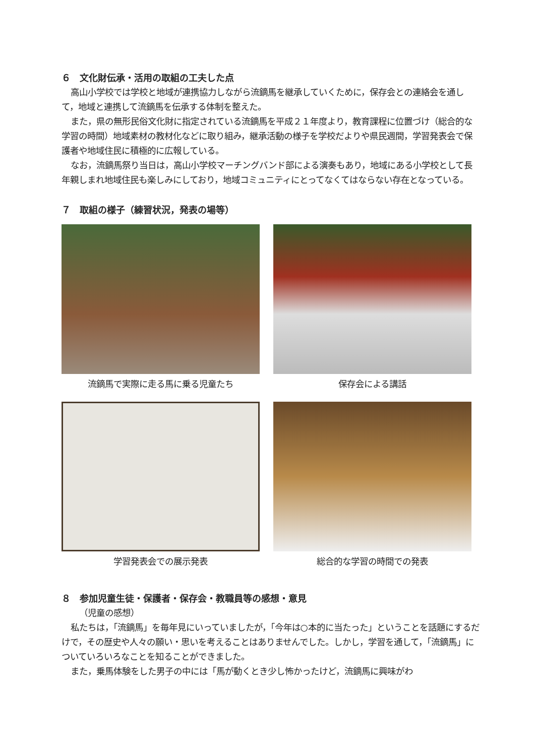６　文化財伝承・活用の取組の工夫した点
高山小学校では学校と地域が連携協力しながら流鏑馬を継承していくために，保存会との連絡会を通して，地域と連携して流鏑馬を伝承する体制を整えた。
また，県の無形民俗文化財に指定されている流鏑馬を平成２１年度より，教育課程に位置づけ（総合的な学習の時間）地域素材の教材化などに取り組み，継承活動の様子を学校だよりや県民週間，学習発表会で保護者や地域住民に積極的に広報している。
なお，流鏑馬祭り当日は，高山小学校マーチングバンド部による演奏もあり，地域にある小学校として長年親しまれ地域住民も楽しみにしており，地域コミュニティにとってなくてはならない存在となっている。
７　取組の様子（練習状況，発表の場等）
流鏑馬で実際に走る馬に乗る児童たち
保存会による講話
学習発表会での展示発表
総合的な学習の時間での発表
８　参加児童生徒・保護者・保存会・教職員等の感想・意見
（児童の感想）
私たちは，「流鏑馬」を毎年見にいっていましたが，「今年は○本的に当たった」ということを話題にするだけで，その歴史や人々の願い・思いを考えることはありませんでした。しかし，学習を通して，「流鏑馬」についていろいろなことを知ることができました。
また，乗馬体験をした男子の中には「馬が動くとき少し怖かったけど，流鏑馬に興味がわ